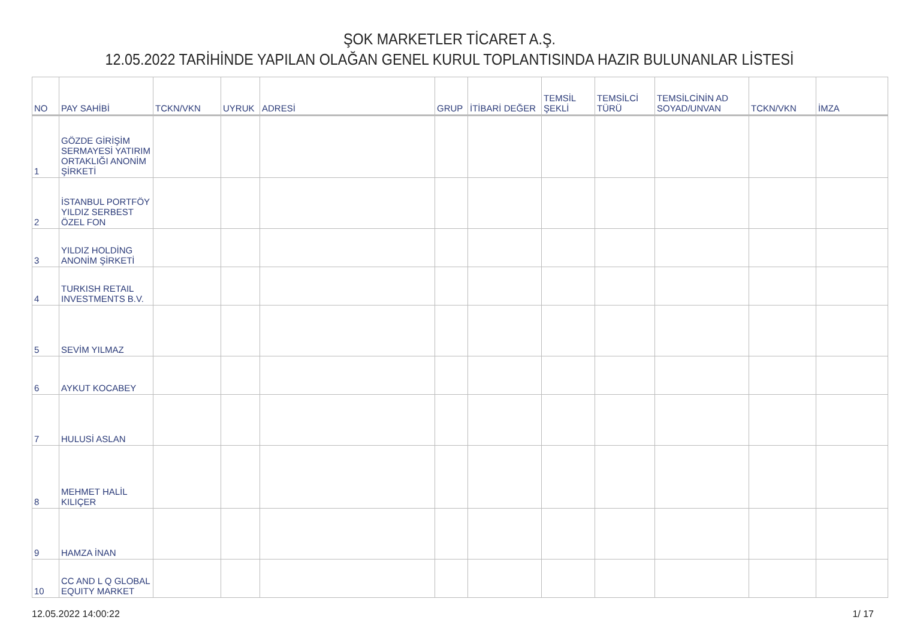ŞOK MARKETLER TİCARET A.Ş.
12.05.2022 TARİHİNDE YAPILAN OLAĞAN GENEL KURUL TOPLANTISINDA HAZIR BULUNANLAR LİSTESİ
| NO | PAY SAHİBİ | TCKN/VKN | UYRUK | ADRESİ | GRUP | İTİBARİ DEĞER | TEMSİL ŞEKLİ | TEMSİLCİ TÜRÜ | TEMSİLCİNİN AD SOYAD/UNVAN | TCKN/VKN | İMZA |
| --- | --- | --- | --- | --- | --- | --- | --- | --- | --- | --- | --- |
| 1 | GÖZDE GİRİŞİM SERMAYESİ YATIRIM ORTAKLIĞI ANONİM ŞİRKETİ | | | | | | | | | | |
| 2 | İSTANBUL PORTFÖY YILDIZ SERBEST ÖZEL FON | | | | | | | | | | |
| 3 | YILDIZ HOLDİNG ANONİM ŞİRKETİ | | | | | | | | | | |
| 4 | TURKISH RETAIL INVESTMENTS B.V. | | | | | | | | | | |
| 5 | SEVİM YILMAZ | | | | | | | | | | |
| 6 | AYKUT KOCABEY | | | | | | | | | | |
| 7 | HULUSİ ASLAN | | | | | | | | | | |
| 8 | MEHMET HALİL KILIÇER | | | | | | | | | | |
| 9 | HAMZA İNAN | | | | | | | | | | |
| 10 | CC AND L Q GLOBAL EQUITY MARKET | | | | | | | | | | |
12.05.2022 14:00:22 1/ 17